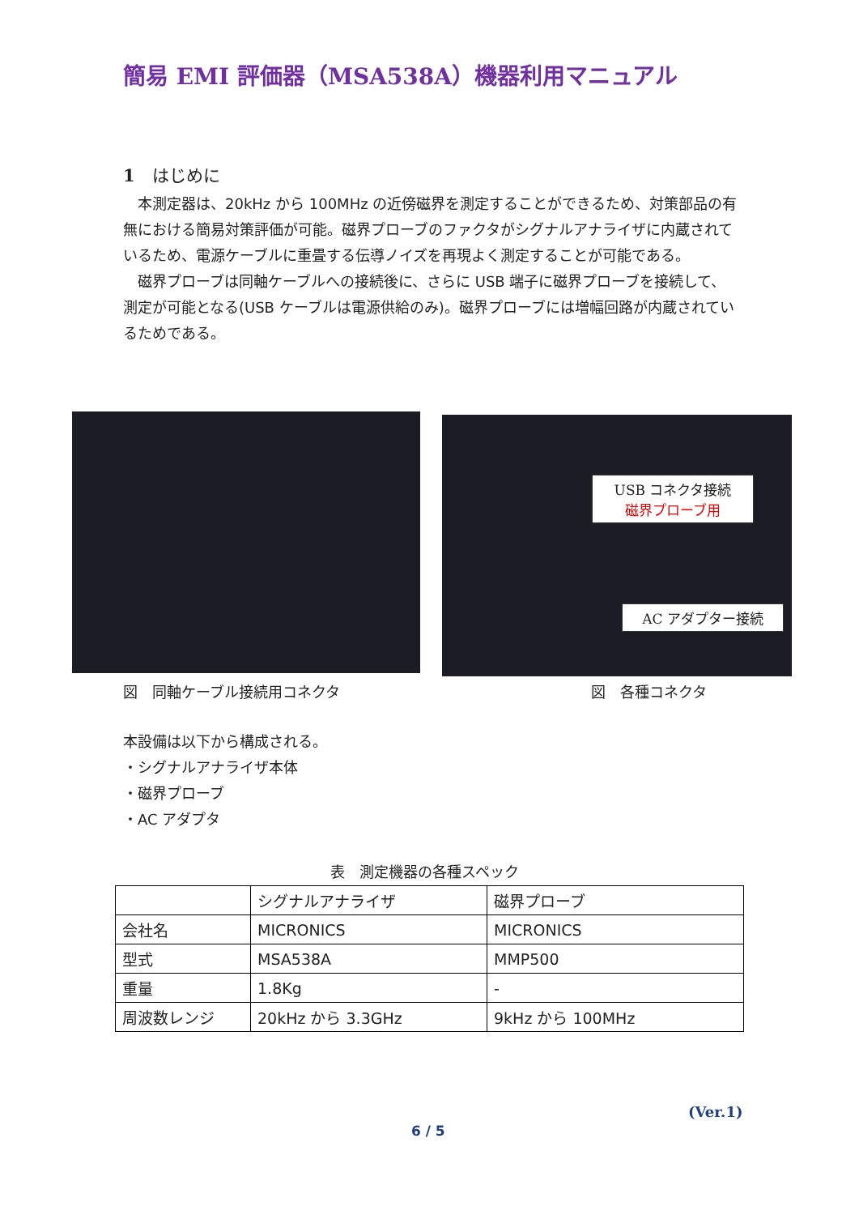簡易 EMI 評価器（MSA538A）機器利用マニュアル
1　はじめに
　本測定器は、20kHz から 100MHz の近傍磁界を測定することができるため、対策部品の有無における簡易対策評価が可能。磁界プローブのファクタがシグナルアナライザに内蔵されているため、電源ケーブルに重畳する伝導ノイズを再現よく測定することが可能である。
　磁界プローブは同軸ケーブルへの接続後に、さらに USB 端子に磁界プローブを接続して、測定が可能となる(USB ケーブルは電源供給のみ)。磁界プローブには増幅回路が内蔵されているためである。
USB コネクタ接続
磁界プローブ用
AC アダプター接続
図　同軸ケーブル接続用コネクタ 図　各種コネクタ
本設備は以下から構成される。
・シグナルアナライザ本体
・磁界プローブ
・AC アダプタ
表　測定機器の各種スペック
| | シグナルアナライザ | 磁界プローブ |
| --- | --- | --- |
| 会社名 | MICRONICS | MICRONICS |
| 型式 | MSA538A | MMP500 |
| 重量 | 1.8Kg | - |
| 周波数レンジ | 20kHz から 3.3GHz | 9kHz から 100MHz |
(Ver.1)
6 / 5